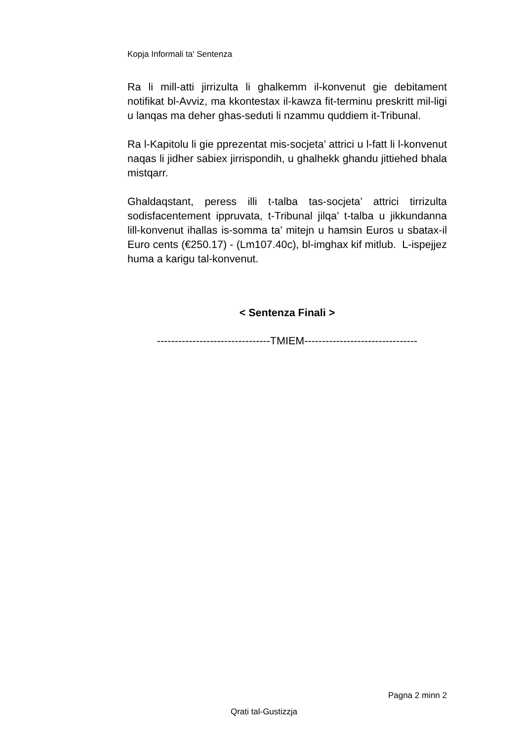Kopja Informali ta' Sentenza
Ra li mill-atti jirrizulta li ghalkemm il-konvenut gie debitament notifikat bl-Avviz, ma kkontestax il-kawza fit-terminu preskritt mil-ligi u lanqas ma deher ghas-seduti li nzammu quddiem it-Tribunal.
Ra l-Kapitolu li gie pprezentat mis-socjeta’ attrici u l-fatt li l-konvenut naqas li jidher sabiex jirrispondih, u ghalhekk ghandu jittiehed bhala mistqarr.
Ghaldaqstant, peress illi t-talba tas-socjeta’ attrici tirrizulta sodisfacentement ippruvata, t-Tribunal jilqa’ t-talba u jikkundanna lill-konvenut ihallas is-somma ta’ mitejn u hamsin Euros u sbatax-il Euro cents (€250.17) - (Lm107.40c), bl-imghax kif mitlub. L-ispejjez huma a karigu tal-konvenut.
< Sentenza Finali >
--------------------------------TMIEM--------------------------------
Pagna 2 minn 2
Qrati tal-Gustizzja